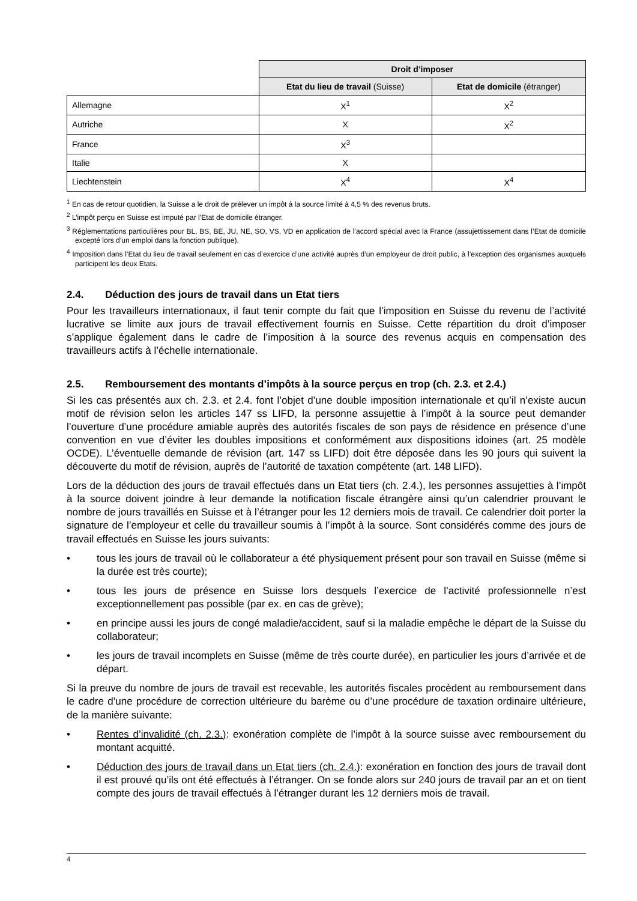| | Droit d’imposer | |
| | Etat du lieu de travail (Suisse) | Etat de domicile (étranger) |
| Allemagne | X<sup>1</sup> | X<sup>2</sup> |
| Autriche | X | X<sup>2</sup> |
| France | X<sup>3</sup> | |
| Italie | X | |
| Liechtenstein | X<sup>4</sup> | X<sup>4</sup> |
<sup>1</sup> En cas de retour quotidien, la Suisse a le droit de prélever un impôt à la source limité à 4,5 % des revenus bruts.
<sup>2</sup> L’impôt perçu en Suisse est imputé par l’Etat de domicile étranger.
<sup>3</sup> Réglementations particulières pour BL, BS, BE, JU, NE, SO, VS, VD en application de l’accord spécial avec la France (assujettissement dans l’Etat de domicile excepté lors d’un emploi dans la fonction publique).
<sup>4</sup> Imposition dans l’Etat du lieu de travail seulement en cas d’exercice d’une activité auprès d’un employeur de droit public, à l’exception des organismes auxquels participent les deux Etats.
2.4. Déduction des jours de travail dans un Etat tiers
Pour les travailleurs internationaux, il faut tenir compte du fait que l’imposition en Suisse du revenu de l’activité lucrative se limite aux jours de travail effectivement fournis en Suisse. Cette répartition du droit d’imposer s’applique également dans le cadre de l’imposition à la source des revenus acquis en compensation des travailleurs actifs à l’échelle internationale.
2.5. Remboursement des montants d’impôts à la source perçus en trop (ch. 2.3. et 2.4.)
Si les cas présentés aux ch. 2.3. et 2.4. font l’objet d’une double imposition internationale et qu’il n’existe aucun motif de révision selon les articles 147 ss LIFD, la personne assujettie à l’impôt à la source peut demander l’ouverture d’une procédure amiable auprès des autorités fiscales de son pays de résidence en présence d’une convention en vue d’éviter les doubles impositions et conformément aux dispositions idoines (art. 25 modèle OCDE). L’éventuelle demande de révision (art. 147 ss LIFD) doit être déposée dans les 90 jours qui suivent la découverte du motif de révision, auprès de l’autorité de taxation compétente (art. 148 LIFD).
Lors de la déduction des jours de travail effectués dans un Etat tiers (ch. 2.4.), les personnes assujetties à l’impôt à la source doivent joindre à leur demande la notification fiscale étrangère ainsi qu’un calendrier prouvant le nombre de jours travaillés en Suisse et à l’étranger pour les 12 derniers mois de travail. Ce calendrier doit porter la signature de l’employeur et celle du travailleur soumis à l’impôt à la source. Sont considérés comme des jours de travail effectués en Suisse les jours suivants:
• tous les jours de travail où le collaborateur a été physiquement présent pour son travail en Suisse (même si la durée est très courte);
• tous les jours de présence en Suisse lors desquels l’exercice de l’activité professionnelle n’est exceptionnellement pas possible (par ex. en cas de grève);
• en principe aussi les jours de congé maladie/accident, sauf si la maladie empêche le départ de la Suisse du collaborateur;
• les jours de travail incomplets en Suisse (même de très courte durée), en particulier les jours d’arrivée et de départ.
Si la preuve du nombre de jours de travail est recevable, les autorités fiscales procèdent au remboursement dans le cadre d’une procédure de correction ultérieure du barème ou d’une procédure de taxation ordinaire ultérieure, de la manière suivante:
• Rentes d’invalidité (ch. 2.3.): exonération complète de l’impôt à la source suisse avec remboursement du montant acquitté.
• Déduction des jours de travail dans un Etat tiers (ch. 2.4.): exonération en fonction des jours de travail dont il est prouvé qu’ils ont été effectués à l’étranger. On se fonde alors sur 240 jours de travail par an et on tient compte des jours de travail effectués à l’étranger durant les 12 derniers mois de travail.
4